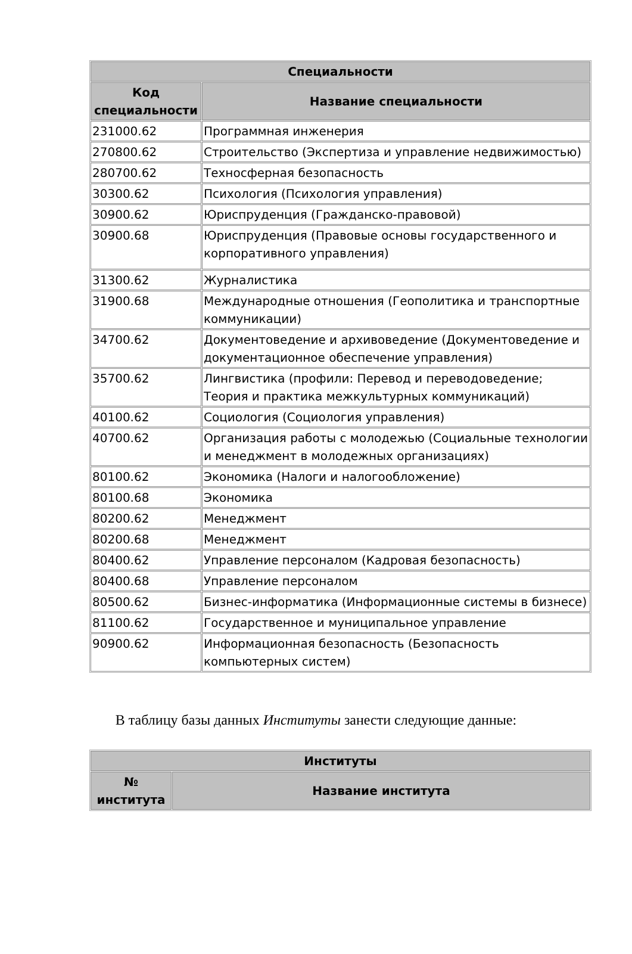| Специальности | |
| --- | --- |
| Код специальности | Название специальности |
| 231000.62 | Программная инженерия |
| 270800.62 | Строительство (Экспертиза и управление недвижимостью) |
| 280700.62 | Техносферная безопасность |
| 30300.62 | Психология (Психология управления) |
| 30900.62 | Юриспруденция (Гражданско-правовой) |
| 30900.68 | Юриспруденция (Правовые основы государственного и корпоративного управления) |
| 31300.62 | Журналистика |
| 31900.68 | Международные отношения (Геополитика и транспортные коммуникации) |
| 34700.62 | Документоведение и архивоведение (Документоведение и документационное обеспечение управления) |
| 35700.62 | Лингвистика (профили: Перевод и переводоведение; Теория и практика межкультурных коммуникаций) |
| 40100.62 | Социология (Социология управления) |
| 40700.62 | Организация работы с молодежью (Социальные технологии и менеджмент в молодежных организациях) |
| 80100.62 | Экономика (Налоги и налогообложение) |
| 80100.68 | Экономика |
| 80200.62 | Менеджмент |
| 80200.68 | Менеджмент |
| 80400.62 | Управление персоналом (Кадровая безопасность) |
| 80400.68 | Управление персоналом |
| 80500.62 | Бизнес-информатика (Информационные системы в бизнесе) |
| 81100.62 | Государственное и муниципальное управление |
| 90900.62 | Информационная безопасность (Безопасность компьютерных систем) |
В таблицу базы данных Институты занести следующие данные:
| Институты | |
| --- | --- |
| № института | Название института |